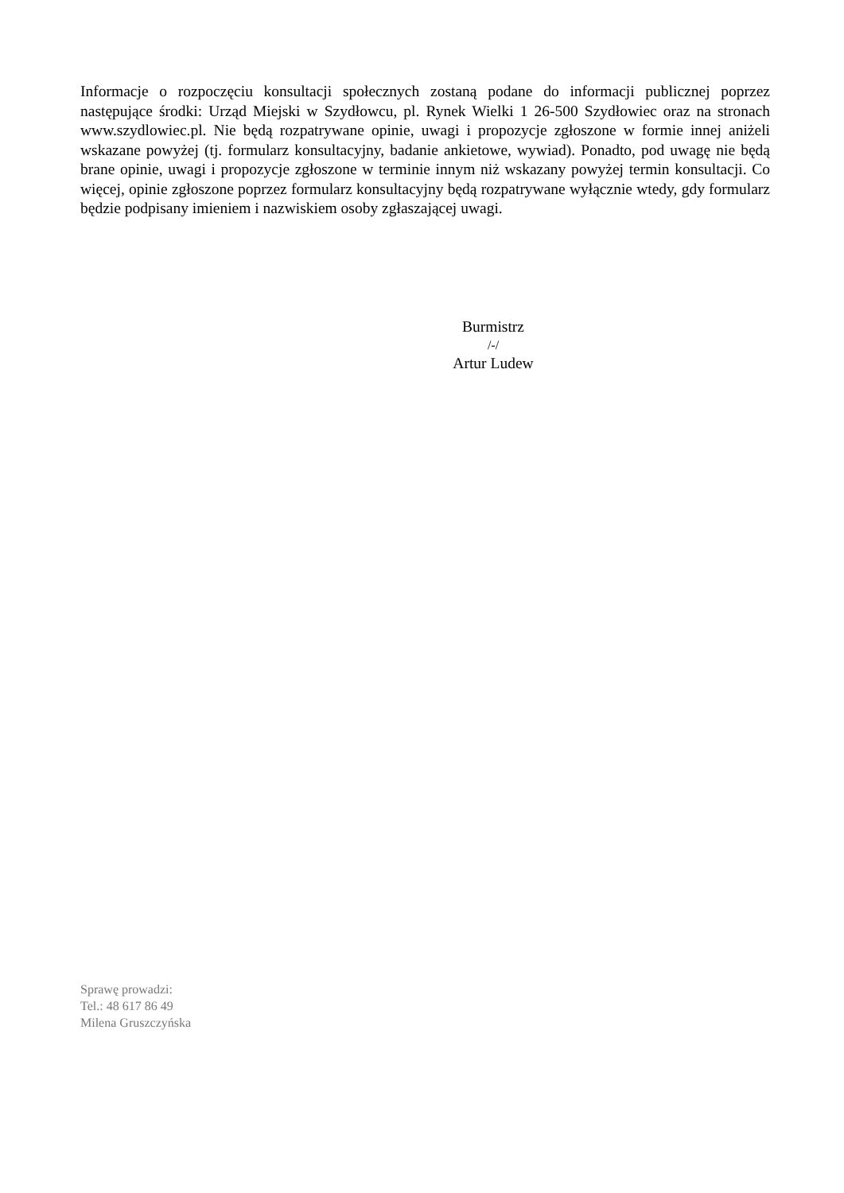Informacje o rozpoczęciu konsultacji społecznych zostaną podane do informacji publicznej poprzez następujące środki: Urząd Miejski w Szydłowcu, pl. Rynek Wielki 1 26-500 Szydłowiec oraz na stronach www.szydlowiec.pl. Nie będą rozpatrywane opinie, uwagi i propozycje zgłoszone w formie innej aniżeli wskazane powyżej (tj. formularz konsultacyjny, badanie ankietowe, wywiad). Ponadto, pod uwagę nie będą brane opinie, uwagi i propozycje zgłoszone w terminie innym niż wskazany powyżej termin konsultacji. Co więcej, opinie zgłoszone poprzez formularz konsultacyjny będą rozpatrywane wyłącznie wtedy, gdy formularz będzie podpisany imieniem i nazwiskiem osoby zgłaszającej uwagi.
Burmistrz
/-/
Artur Ludew
Sprawę prowadzi:
Tel.: 48 617 86 49
Milena Gruszczyńska